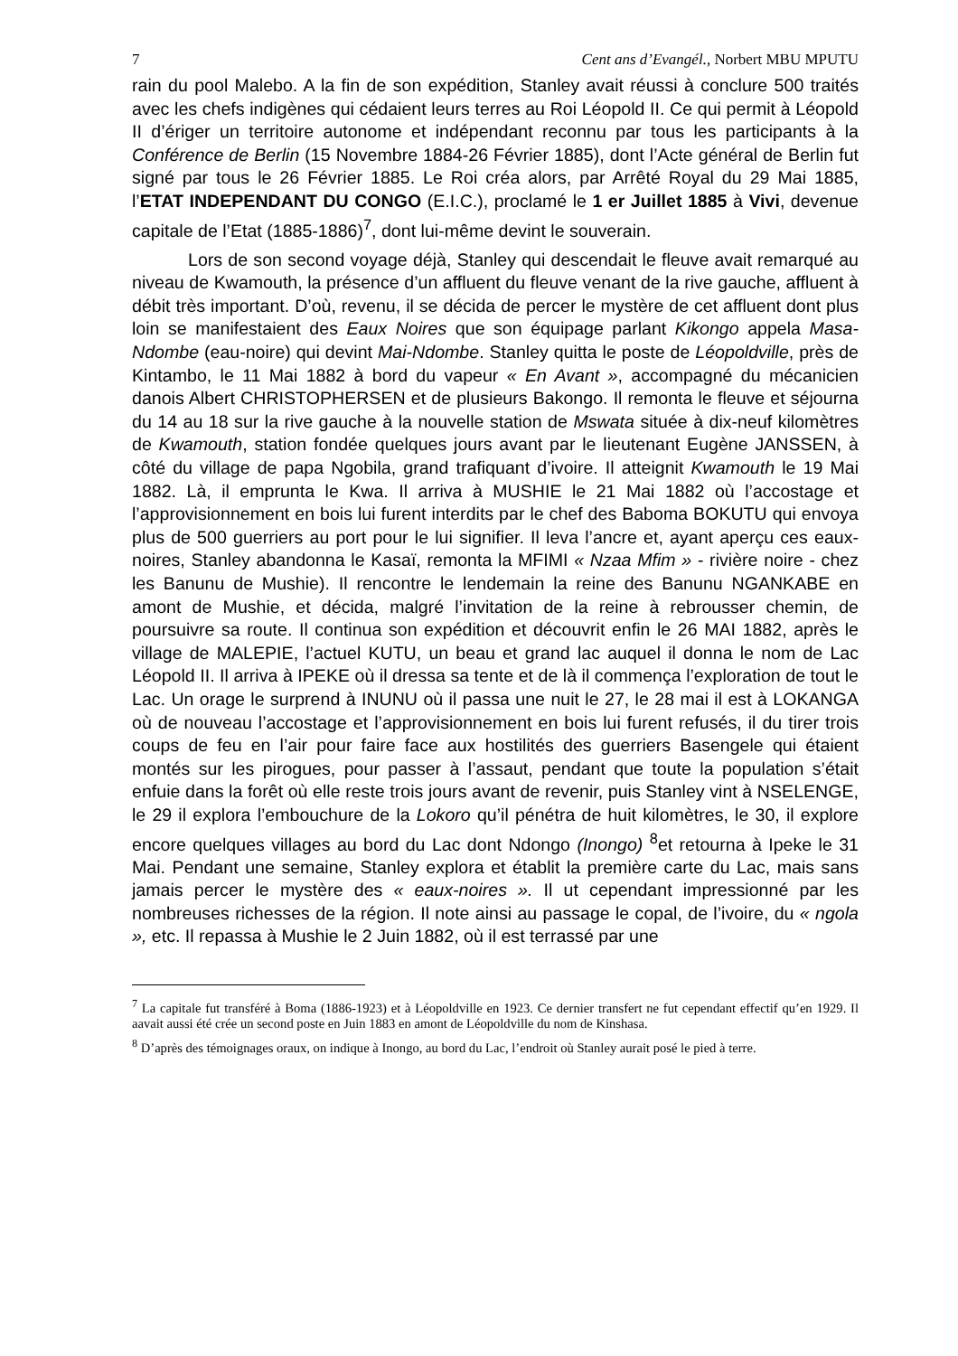7 Cent ans d’Evangél., Norbert MBU MPUTU
rain du pool Malebo. A la fin de son expédition, Stanley avait réussi à conclure 500 traités avec les chefs indigènes qui cédaient leurs terres au Roi Léopold II. Ce qui permit à Léopold II d’ériger un territoire autonome et indépendant reconnu par tous les participants à la Conférence de Berlin (15 Novembre 1884-26 Février 1885), dont l’Acte général de Berlin fut signé par tous le 26 Février 1885. Le Roi créa alors, par Arrêté Royal du 29 Mai 1885, l’ETAT INDEPENDANT DU CONGO (E.I.C.), proclamé le 1 er Juillet 1885 à Vivi, devenue capitale de l’Etat (1885-1886)<sup>7</sup>, dont lui-même devint le souverain.
Lors de son second voyage déjà, Stanley qui descendait le fleuve avait remarqué au niveau de Kwamouth, la présence d’un affluent du fleuve venant de la rive gauche, affluent à débit très important. D’où, revenu, il se décida de percer le mystère de cet affluent dont plus loin se manifestaient des Eaux Noires que son équipage parlant Kikongo appela Masa-Ndombe (eau-noire) qui devint Mai-Ndombe. Stanley quitta le poste de Léopoldville, près de Kintambo, le 11 Mai 1882 à bord du vapeur « En Avant », accompagné du mécanicien danois Albert CHRISTOPHERSEN et de plusieurs Bakongo. Il remonta le fleuve et séjourna du 14 au 18 sur la rive gauche à la nouvelle station de Mswata située à dix-neuf kilomètres de Kwamouth, station fondée quelques jours avant par le lieutenant Eugène JANSSEN, à côté du village de papa Ngobila, grand trafiquant d’ivoire. Il atteignit Kwamouth le 19 Mai 1882. Là, il emprunta le Kwa. Il arriva à MUSHIE le 21 Mai 1882 où l’accostage et l’approvisionnement en bois lui furent interdits par le chef des Baboma BOKUTU qui envoya plus de 500 guerriers au port pour le lui signifier. Il leva l’ancre et, ayant aperçu ces eaux-noires, Stanley abandonna le Kasaï, remonta la MFIMI « Nzaa Mfim » - rivière noire - chez les Banunu de Mushie). Il rencontre le lendemain la reine des Banunu NGANKABE en amont de Mushie, et décida, malgré l’invitation de la reine à rebrousser chemin, de poursuivre sa route. Il continua son expédition et découvrit enfin le 26 MAI 1882, après le village de MALEPIE, l’actuel KUTU, un beau et grand lac auquel il donna le nom de Lac Léopold II. Il arriva à IPEKE où il dressa sa tente et de là il commença l’exploration de tout le Lac. Un orage le surprend à INUNU où il passa une nuit le 27, le 28 mai il est à LOKANGA où de nouveau l’accostage et l’approvisionnement en bois lui furent refusés, il du tirer trois coups de feu en l’air pour faire face aux hostilités des guerriers Basengele qui étaient montés sur les pirogues, pour passer à l’assaut, pendant que toute la population s’était enfuie dans la forêt où elle reste trois jours avant de revenir, puis Stanley vint à NSELENGE, le 29 il explora l’embouchure de la Lokoro qu’il pénétra de huit kilomètres, le 30, il explore encore quelques villages au bord du Lac dont Ndongo (Inongo) <sup>8</sup>et retourna à Ipeke le 31 Mai. Pendant une semaine, Stanley explora et établit la première carte du Lac, mais sans jamais percer le mystère des « eaux-noires ». Il ut cependant impressionné par les nombreuses richesses de la région. Il note ainsi au passage le copal, de l’ivoire, du « ngola », etc. Il repassa à Mushie le 2 Juin 1882, où il est terrassé par une
<sup>7</sup> La capitale fut transféré à Boma (1886-1923) et à Léopoldville en 1923. Ce dernier transfert ne fut cependant effectif qu’en 1929. Il aavait aussi été crée un second poste en Juin 1883 en amont de Léopoldville du nom de Kinshasa.
<sup>8</sup> D’après des témoignages oraux, on indique à Inongo, au bord du Lac, l’endroit où Stanley aurait posé le pied à terre.